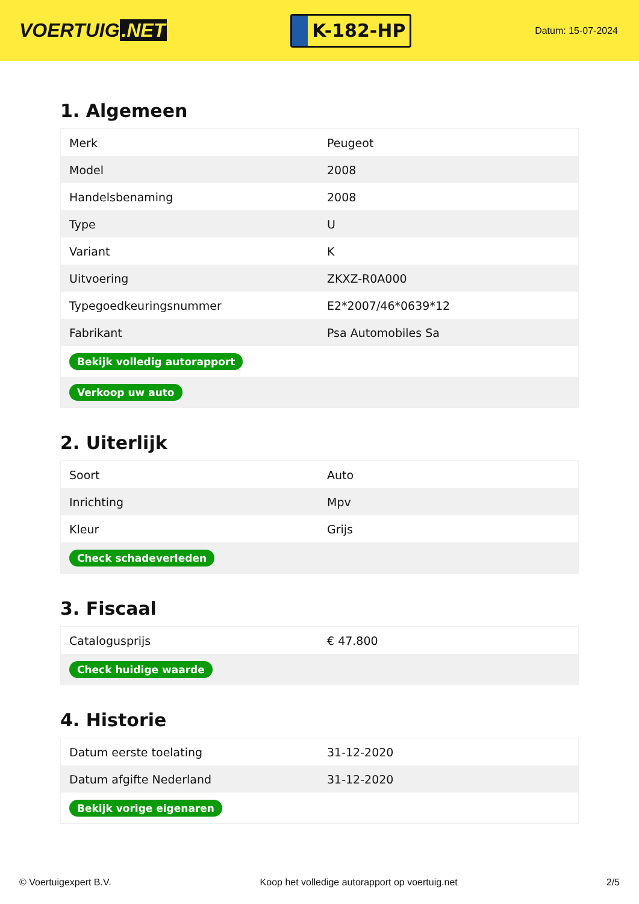VOERTUIG.NET
K-182-HP
Datum: 15-07-2024
1. Algemeen
| Merk | Peugeot |
| Model | 2008 |
| Handelsbenaming | 2008 |
| Type | U |
| Variant | K |
| Uitvoering | ZKXZ-R0A000 |
| Typegoedkeuringsnummer | E2*2007/46*0639*12 |
| Fabrikant | Psa Automobiles Sa |
| Bekijk volledig autorapport | |
| Verkoop uw auto | |
2. Uiterlijk
| Soort | Auto |
| Inrichting | Mpv |
| Kleur | Grijs |
| Check schadeverleden | |
3. Fiscaal
| Catalogusprijs | € 47.800 |
| Check huidige waarde | |
4. Historie
| Datum eerste toelating | 31-12-2020 |
| Datum afgifte Nederland | 31-12-2020 |
| Bekijk vorige eigenaren | |
© Voertuigexpert B.V. Koop het volledige autorapport op voertuig.net 2/5